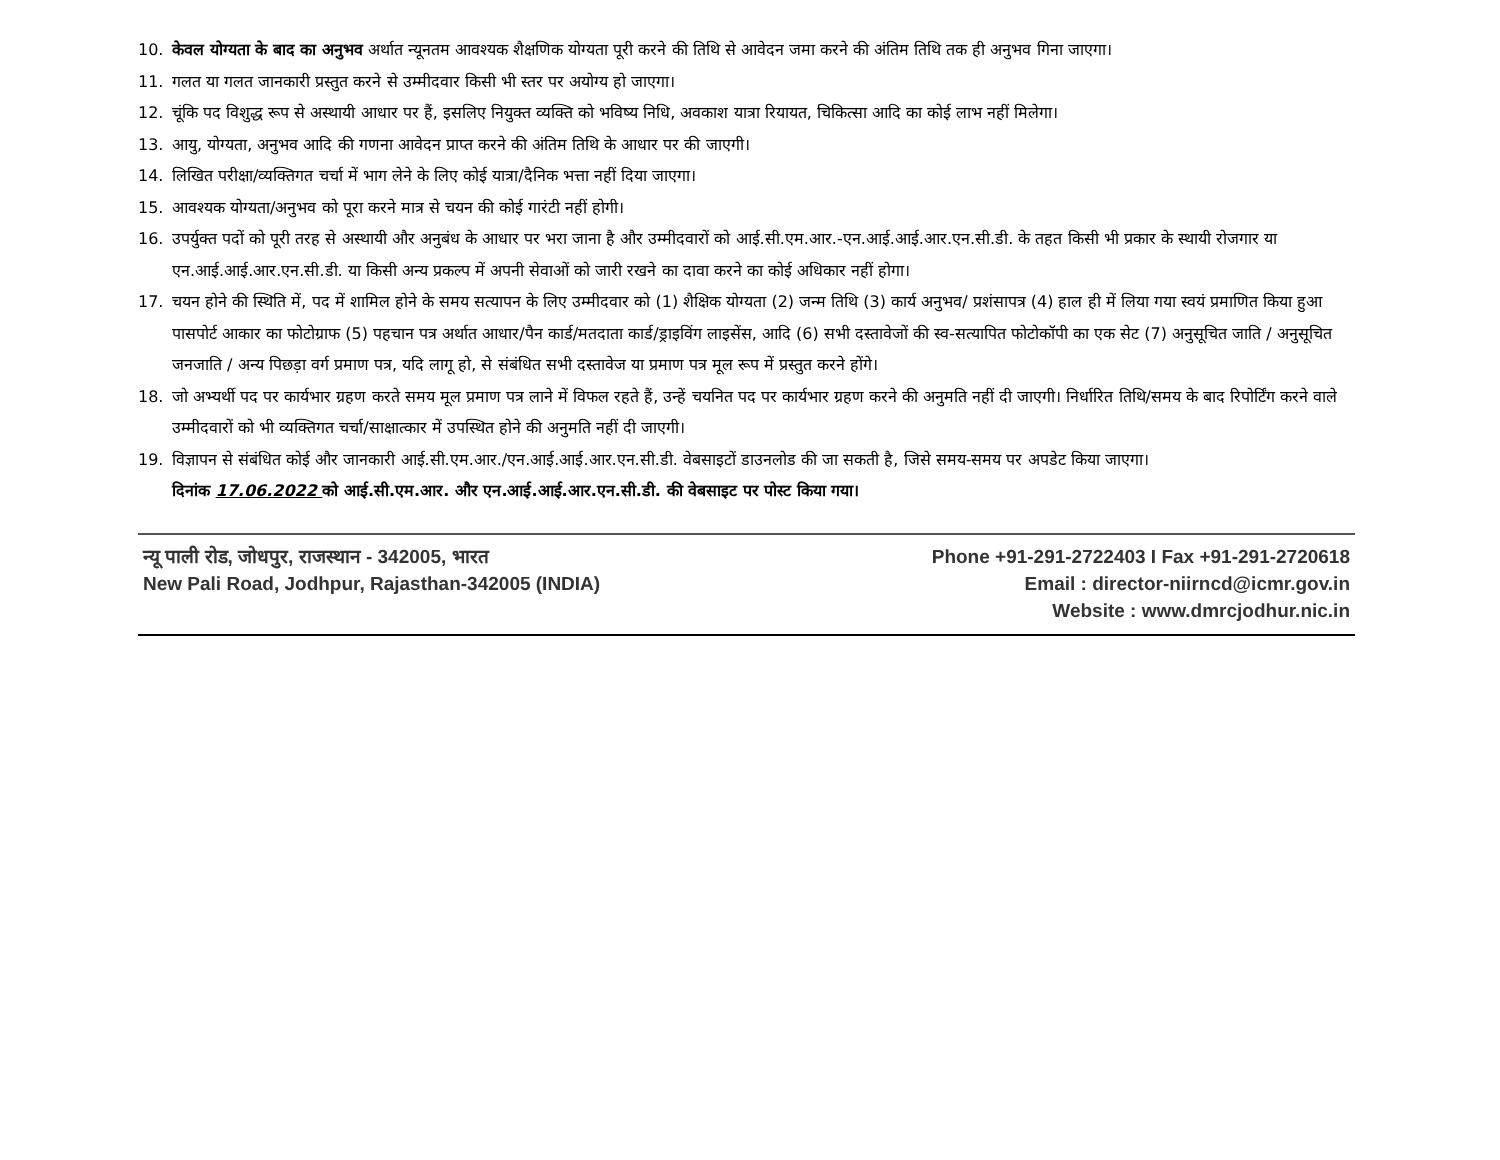10. केवल योग्यता के बाद का अनुभव अर्थात न्यूनतम आवश्यक शैक्षणिक योग्यता पूरी करने की तिथि से आवेदन जमा करने की अंतिम तिथि तक ही अनुभव गिना जाएगा।
11. गलत या गलत जानकारी प्रस्तुत करने से उम्मीदवार किसी भी स्तर पर अयोग्य हो जाएगा।
12. चूंकि पद विशुद्ध रूप से अस्थायी आधार पर हैं, इसलिए नियुक्त व्यक्ति को भविष्य निधि, अवकाश यात्रा रियायत, चिकित्सा आदि का कोई लाभ नहीं मिलेगा।
13. आयु, योग्यता, अनुभव आदि की गणना आवेदन प्राप्त करने की अंतिम तिथि के आधार पर की जाएगी।
14. लिखित परीक्षा/व्यक्तिगत चर्चा में भाग लेने के लिए कोई यात्रा/दैनिक भत्ता नहीं दिया जाएगा।
15. आवश्यक योग्यता/अनुभव को पूरा करने मात्र से चयन की कोई गारंटी नहीं होगी।
16. उपर्युक्त पदों को पूरी तरह से अस्थायी और अनुबंध के आधार पर भरा जाना है और उम्मीदवारों को आई.सी.एम.आर.-एन.आई.आई.आर.एन.सी.डी. के तहत किसी भी प्रकार के स्थायी रोजगार या एन.आई.आई.आर.एन.सी.डी. या किसी अन्य प्रकल्प में अपनी सेवाओं को जारी रखने का दावा करने का कोई अधिकार नहीं होगा।
17. चयन होने की स्थिति में, पद में शामिल होने के समय सत्यापन के लिए उम्मीदवार को (1) शैक्षिक योग्यता (2) जन्म तिथि (3) कार्य अनुभव/ प्रशंसापत्र (4) हाल ही में लिया गया स्वयं प्रमाणित किया हुआ पासपोर्ट आकार का फोटोग्राफ (5) पहचान पत्र अर्थात आधार/पैन कार्ड/मतदाता कार्ड/ड्राइविंग लाइसेंस, आदि (6) सभी दस्तावेजों की स्व-सत्यापित फोटोकॉपी का एक सेट (7) अनुसूचित जाति / अनुसूचित जनजाति / अन्य पिछड़ा वर्ग प्रमाण पत्र, यदि लागू हो, से संबंधित सभी दस्तावेज या प्रमाण पत्र मूल रूप में प्रस्तुत करने होंगे।
18. जो अभ्यर्थी पद पर कार्यभार ग्रहण करते समय मूल प्रमाण पत्र लाने में विफल रहते हैं, उन्हें चयनित पद पर कार्यभार ग्रहण करने की अनुमति नहीं दी जाएगी। निर्धारित तिथि/समय के बाद रिपोर्टिंग करने वाले उम्मीदवारों को भी व्यक्तिगत चर्चा/साक्षात्कार में उपस्थित होने की अनुमति नहीं दी जाएगी।
19. विज्ञापन से संबंधित कोई और जानकारी आई.सी.एम.आर./एन.आई.आई.आर.एन.सी.डी. वेबसाइटों डाउनलोड की जा सकती है, जिसे समय-समय पर अपडेट किया जाएगा।
दिनांक 17.06.2022 को आई.सी.एम.आर. और एन.आई.आई.आर.एन.सी.डी. की वेबसाइट पर पोस्ट किया गया।
न्यू पाली रोड, जोधपुर, राजस्थान - 342005, भारत
New Pali Road, Jodhpur, Rajasthan-342005 (INDIA)
Phone +91-291-2722403 I Fax +91-291-2720618
Email : director-niirncd@icmr.gov.in
Website : www.dmrcjodhur.nic.in